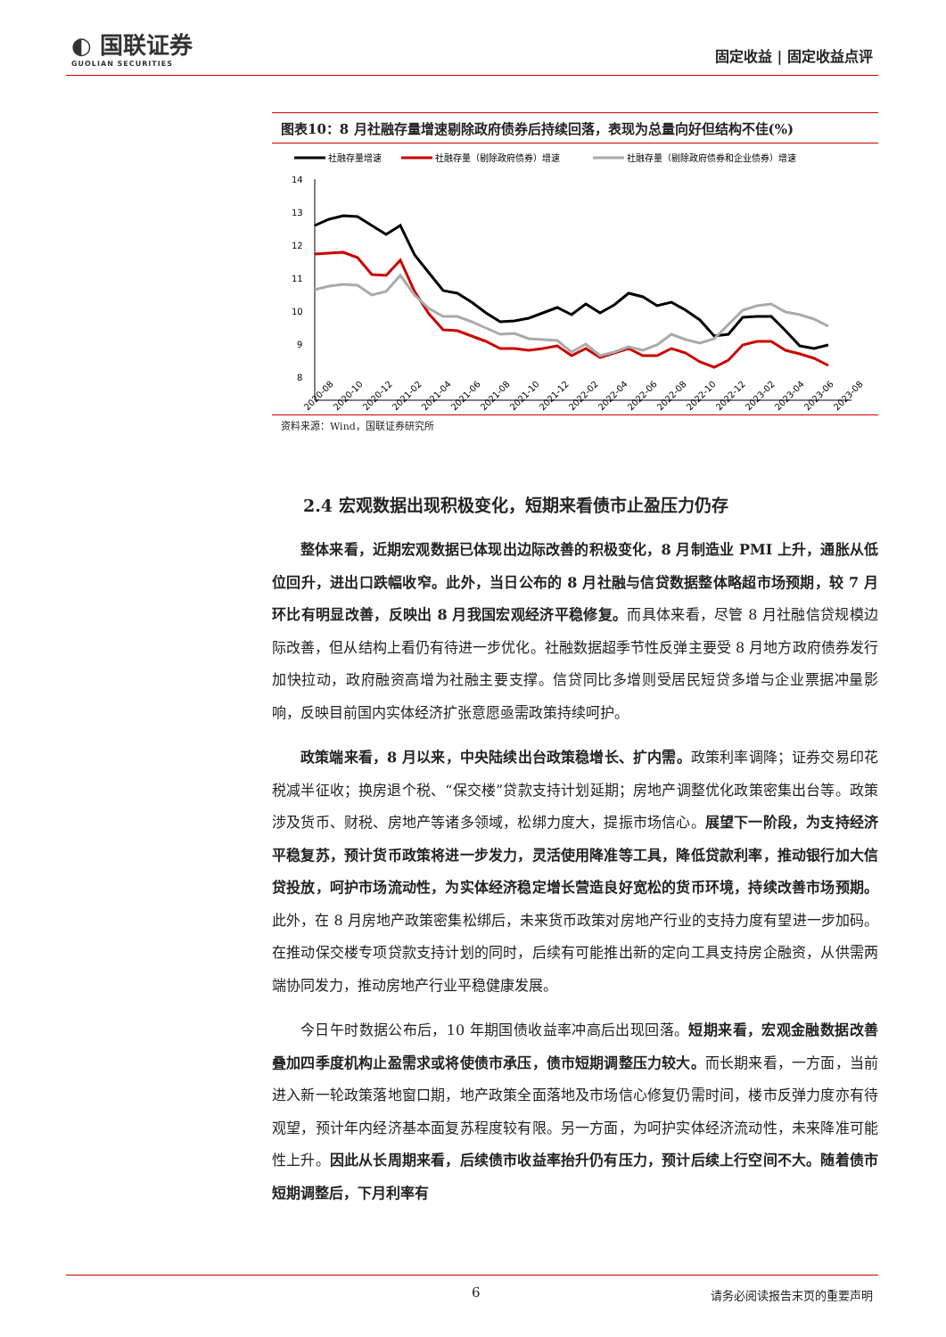◐ 国联证券
GUOLIAN SECURITIES
固定收益 | 固定收益点评
图表10：8 月社融存量增速剔除政府债券后持续回落，表现为总量向好但结构不佳(%)
社融存量增速
社融存量（剔除政府债券）增速
社融存量（剔除政府债券和企业债券）增速
14
13
12
11
10
9
8
2020-08
2020-10
2020-12
2021-02
2021-04
2021-06
2021-08
2021-10
2021-12
2022-02
2022-04
2022-06
2022-08
2022-10
2022-12
2023-02
2023-04
2023-06
2023-08
资料来源：Wind，国联证券研究所
2.4 宏观数据出现积极变化，短期来看债市止盈压力仍存
整体来看，近期宏观数据已体现出边际改善的积极变化，8 月制造业 PMI 上升，通胀从低位回升，进出口跌幅收窄。此外，当日公布的 8 月社融与信贷数据整体略超市场预期，较 7 月环比有明显改善，反映出 8 月我国宏观经济平稳修复。而具体来看，尽管 8 月社融信贷规模边际改善，但从结构上看仍有待进一步优化。社融数据超季节性反弹主要受 8 月地方政府债券发行加快拉动，政府融资高增为社融主要支撑。信贷同比多增则受居民短贷多增与企业票据冲量影响，反映目前国内实体经济扩张意愿亟需政策持续呵护。
政策端来看，8 月以来，中央陆续出台政策稳增长、扩内需。政策利率调降；证券交易印花税减半征收；换房退个税、“保交楼”贷款支持计划延期；房地产调整优化政策密集出台等。政策涉及货币、财税、房地产等诸多领域，松绑力度大，提振市场信心。展望下一阶段，为支持经济平稳复苏，预计货币政策将进一步发力，灵活使用降准等工具，降低贷款利率，推动银行加大信贷投放，呵护市场流动性，为实体经济稳定增长营造良好宽松的货币环境，持续改善市场预期。此外，在 8 月房地产政策密集松绑后，未来货币政策对房地产行业的支持力度有望进一步加码。在推动保交楼专项贷款支持计划的同时，后续有可能推出新的定向工具支持房企融资，从供需两端协同发力，推动房地产行业平稳健康发展。
今日午时数据公布后，10 年期国债收益率冲高后出现回落。短期来看，宏观金融数据改善叠加四季度机构止盈需求或将使债市承压，债市短期调整压力较大。而长期来看，一方面，当前进入新一轮政策落地窗口期，地产政策全面落地及市场信心修复仍需时间，楼市反弹力度亦有待观望，预计年内经济基本面复苏程度较有限。另一方面，为呵护实体经济流动性，未来降准可能性上升。因此从长周期来看，后续债市收益率抬升仍有压力，预计后续上行空间不大。随着债市短期调整后，下月利率有
6 请务必阅读报告末页的重要声明